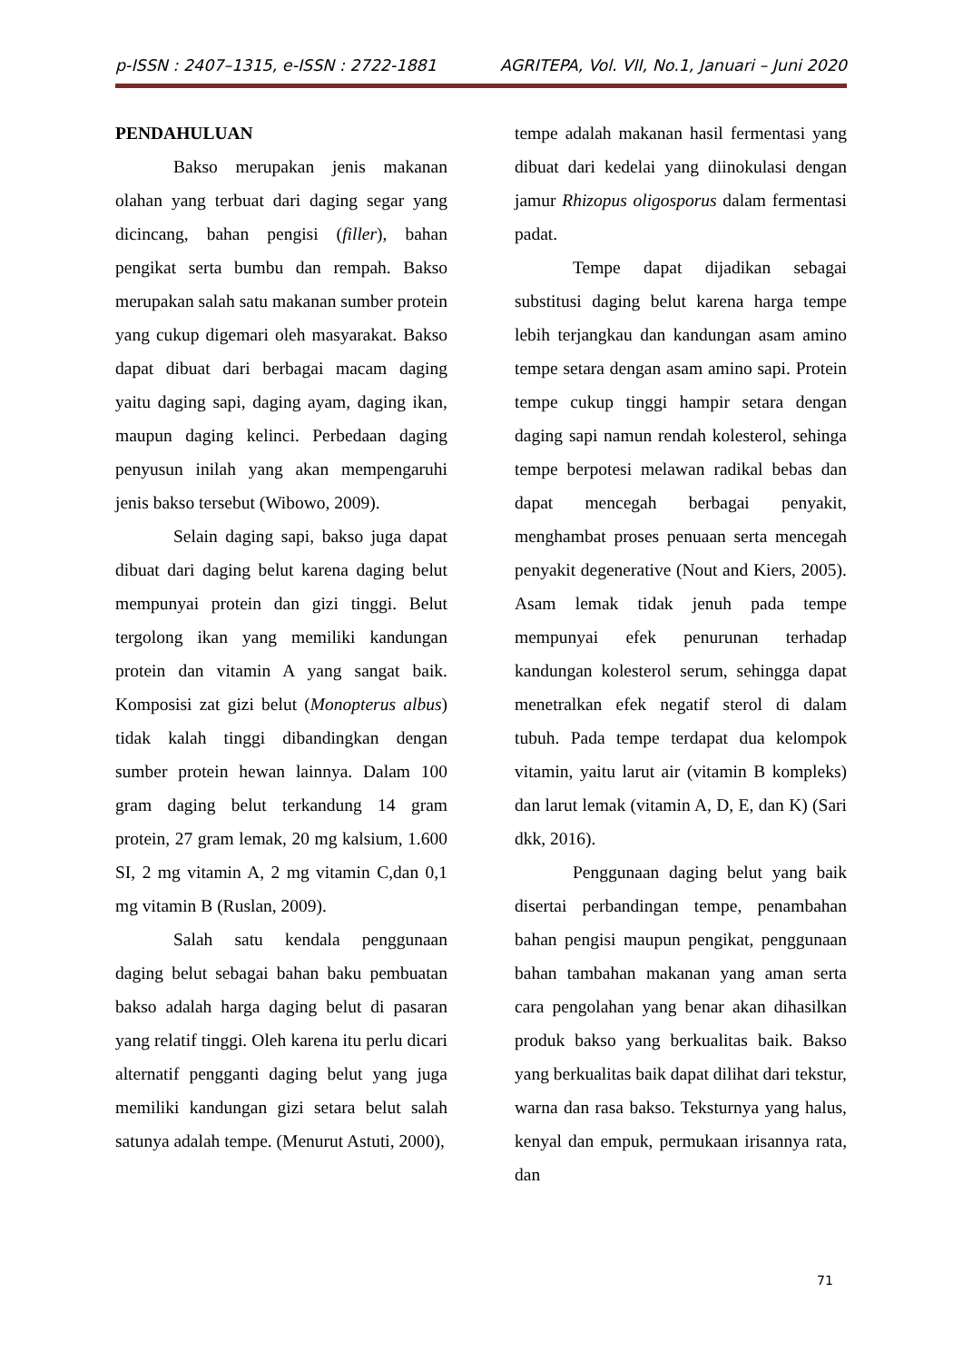p-ISSN : 2407–1315, e-ISSN : 2722-1881 AGRITEPA, Vol. VII, No.1, Januari – Juni 2020
PENDAHULUAN
Bakso merupakan jenis makanan olahan yang terbuat dari daging segar yang dicincang, bahan pengisi (filler), bahan pengikat serta bumbu dan rempah. Bakso merupakan salah satu makanan sumber protein yang cukup digemari oleh masyarakat. Bakso dapat dibuat dari berbagai macam daging yaitu daging sapi, daging ayam, daging ikan, maupun daging kelinci. Perbedaan daging penyusun inilah yang akan mempengaruhi jenis bakso tersebut (Wibowo, 2009).
Selain daging sapi, bakso juga dapat dibuat dari daging belut karena daging belut mempunyai protein dan gizi tinggi. Belut tergolong ikan yang memiliki kandungan protein dan vitamin A yang sangat baik. Komposisi zat gizi belut (Monopterus albus) tidak kalah tinggi dibandingkan dengan sumber protein hewan lainnya. Dalam 100 gram daging belut terkandung 14 gram protein, 27 gram lemak, 20 mg kalsium, 1.600 SI, 2 mg vitamin A, 2 mg vitamin C,dan 0,1 mg vitamin B (Ruslan, 2009).
Salah satu kendala penggunaan daging belut sebagai bahan baku pembuatan bakso adalah harga daging belut di pasaran yang relatif tinggi. Oleh karena itu perlu dicari alternatif pengganti daging belut yang juga memiliki kandungan gizi setara belut salah satunya adalah tempe. (Menurut Astuti, 2000),
tempe adalah makanan hasil fermentasi yang dibuat dari kedelai yang diinokulasi dengan jamur Rhizopus oligosporus dalam fermentasi padat.
Tempe dapat dijadikan sebagai substitusi daging belut karena harga tempe lebih terjangkau dan kandungan asam amino tempe setara dengan asam amino sapi. Protein tempe cukup tinggi hampir setara dengan daging sapi namun rendah kolesterol, sehinga tempe berpotesi melawan radikal bebas dan dapat mencegah berbagai penyakit, menghambat proses penuaan serta mencegah penyakit degenerative (Nout and Kiers, 2005). Asam lemak tidak jenuh pada tempe mempunyai efek penurunan terhadap kandungan kolesterol serum, sehingga dapat menetralkan efek negatif sterol di dalam tubuh. Pada tempe terdapat dua kelompok vitamin, yaitu larut air (vitamin B kompleks) dan larut lemak (vitamin A, D, E, dan K) (Sari dkk, 2016).
Penggunaan daging belut yang baik disertai perbandingan tempe, penambahan bahan pengisi maupun pengikat, penggunaan bahan tambahan makanan yang aman serta cara pengolahan yang benar akan dihasilkan produk bakso yang berkualitas baik. Bakso yang berkualitas baik dapat dilihat dari tekstur, warna dan rasa bakso. Teksturnya yang halus, kenyal dan empuk, permukaan irisannya rata, dan
71